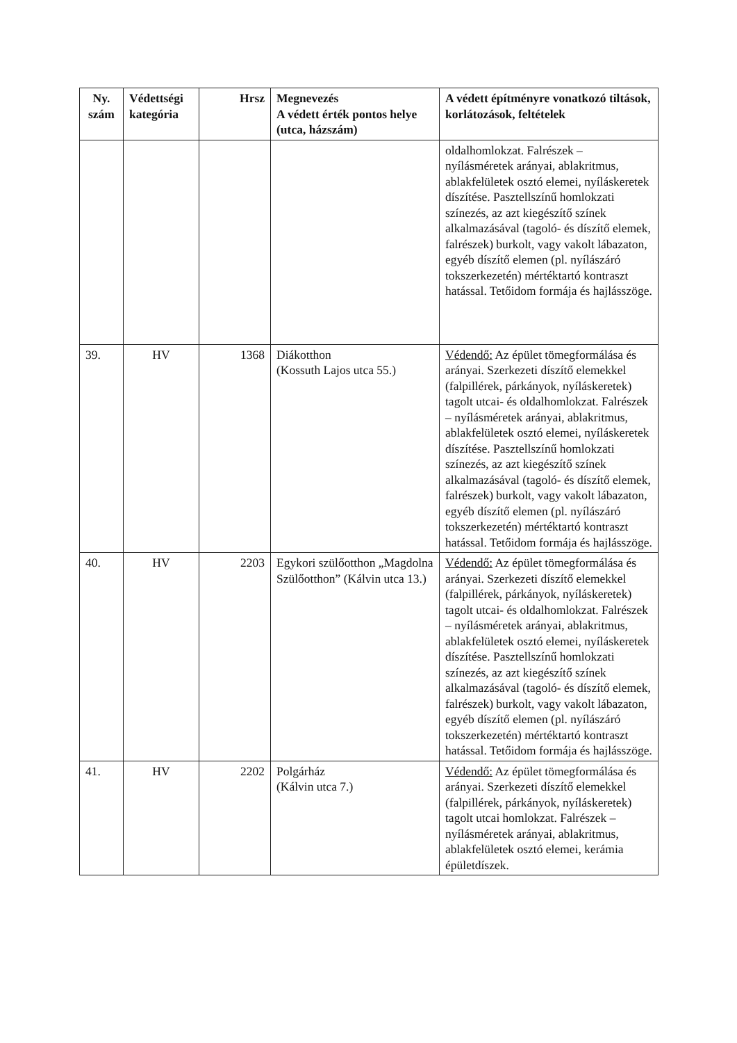| Ny. szám | Védettségi kategória | Hrsz | Megnevezés A védett érték pontos helye (utca, házszám) | A védett építményre vonatkozó tiltások, korlátozások, feltételek |
| --- | --- | --- | --- | --- |
| | | | | oldalhomlokzat. Falrészek – nyílásméretek arányai, ablakritmus, ablakfelületek osztó elemei, nyíláskeretek díszítése. Pasztellszínű homlokzati színezés, az azt kiegészítő színek alkalmazásával (tagoló- és díszítő elemek, falrészek) burkolt, vagy vakolt lábazaton, egyéb díszítő elemen (pl. nyílászáró tokszerkezetén) mértéktartó kontraszt hatással. Tetőidom formája és hajlásszöge. |
| 39. | HV | 1368 | Diákotthon (Kossuth Lajos utca 55.) | Védendő: Az épület tömegformálása és arányai. Szerkezeti díszítő elemekkel (falpillérek, párkányok, nyíláskeretek) tagolt utcai- és oldalhomlokzat. Falrészek – nyílásméretek arányai, ablakritmus, ablakfelületek osztó elemei, nyíláskeretek díszítése. Pasztellszínű homlokzati színezés, az azt kiegészítő színek alkalmazásával (tagoló- és díszítő elemek, falrészek) burkolt, vagy vakolt lábazaton, egyéb díszítő elemen (pl. nyílászáró tokszerkezetén) mértéktartó kontraszt hatással. Tetőidom formája és hajlásszöge. |
| 40. | HV | 2203 | Egykori szülőotthon „Magdolna Szülőotthon” (Kálvin utca 13.) | Védendő: Az épület tömegformálása és arányai. Szerkezeti díszítő elemekkel (falpillérek, párkányok, nyíláskeretek) tagolt utcai- és oldalhomlokzat. Falrészek – nyílásméretek arányai, ablakritmus, ablakfelületek osztó elemei, nyíláskeretek díszítése. Pasztellszínű homlokzati színezés, az azt kiegészítő színek alkalmazásával (tagoló- és díszítő elemek, falrészek) burkolt, vagy vakolt lábazaton, egyéb díszítő elemen (pl. nyílászáró tokszerkezetén) mértéktartó kontraszt hatással. Tetőidom formája és hajlásszöge. |
| 41. | HV | 2202 | Polgárház (Kálvin utca 7.) | Védendő: Az épület tömegformálása és arányai. Szerkezeti díszítő elemekkel (falpillérek, párkányok, nyíláskeretek) tagolt utcai homlokzat. Falrészek – nyílásméretek arányai, ablakritmus, ablakfelületek osztó elemei, kerámia épületdíszek. |